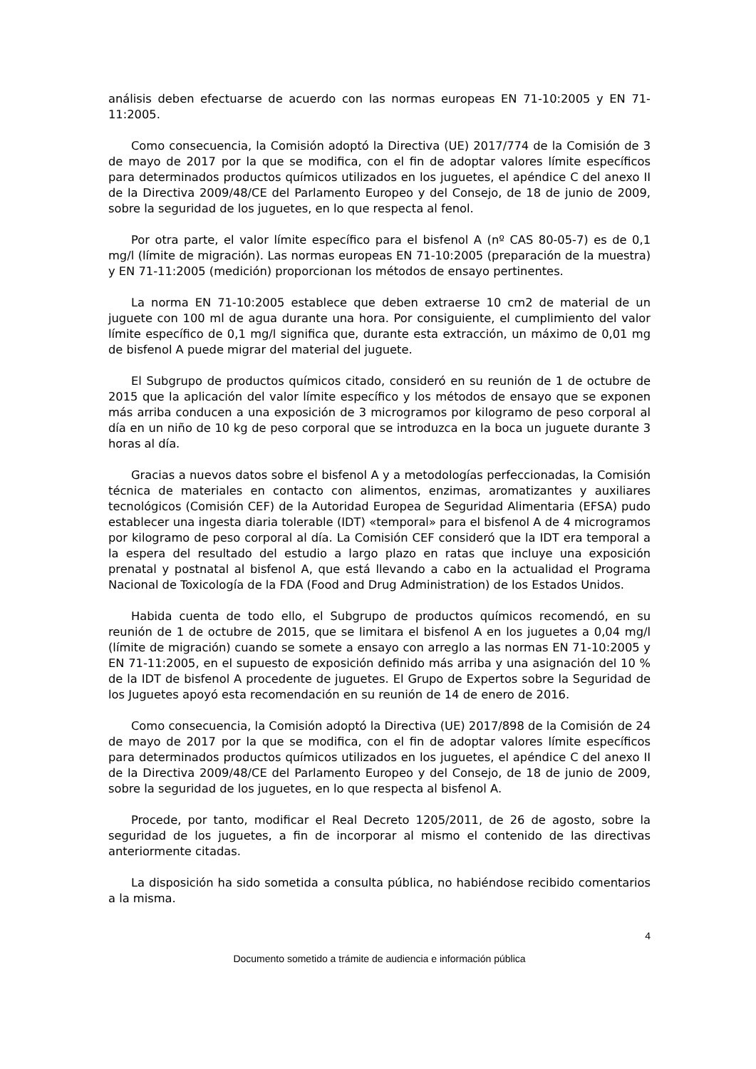análisis deben efectuarse de acuerdo con las normas europeas EN 71-10:2005 y EN 71-11:2005.
Como consecuencia, la Comisión adoptó la Directiva (UE) 2017/774 de la Comisión de 3 de mayo de 2017 por la que se modifica, con el fin de adoptar valores límite específicos para determinados productos químicos utilizados en los juguetes, el apéndice C del anexo II de la Directiva 2009/48/CE del Parlamento Europeo y del Consejo, de 18 de junio de 2009, sobre la seguridad de los juguetes, en lo que respecta al fenol.
Por otra parte, el valor límite específico para el bisfenol A (nº CAS 80-05-7) es de 0,1 mg/l (límite de migración). Las normas europeas EN 71-10:2005 (preparación de la muestra) y EN 71-11:2005 (medición) proporcionan los métodos de ensayo pertinentes.
La norma EN 71-10:2005 establece que deben extraerse 10 cm2 de material de un juguete con 100 ml de agua durante una hora. Por consiguiente, el cumplimiento del valor límite específico de 0,1 mg/l significa que, durante esta extracción, un máximo de 0,01 mg de bisfenol A puede migrar del material del juguete.
El Subgrupo de productos químicos citado, consideró en su reunión de 1 de octubre de 2015 que la aplicación del valor límite específico y los métodos de ensayo que se exponen más arriba conducen a una exposición de 3 microgramos por kilogramo de peso corporal al día en un niño de 10 kg de peso corporal que se introduzca en la boca un juguete durante 3 horas al día.
Gracias a nuevos datos sobre el bisfenol A y a metodologías perfeccionadas, la Comisión técnica de materiales en contacto con alimentos, enzimas, aromatizantes y auxiliares tecnológicos (Comisión CEF) de la Autoridad Europea de Seguridad Alimentaria (EFSA) pudo establecer una ingesta diaria tolerable (IDT) «temporal» para el bisfenol A de 4 microgramos por kilogramo de peso corporal al día. La Comisión CEF consideró que la IDT era temporal a la espera del resultado del estudio a largo plazo en ratas que incluye una exposición prenatal y postnatal al bisfenol A, que está llevando a cabo en la actualidad el Programa Nacional de Toxicología de la FDA (Food and Drug Administration) de los Estados Unidos.
Habida cuenta de todo ello, el Subgrupo de productos químicos recomendó, en su reunión de 1 de octubre de 2015, que se limitara el bisfenol A en los juguetes a 0,04 mg/l (límite de migración) cuando se somete a ensayo con arreglo a las normas EN 71-10:2005 y EN 71-11:2005, en el supuesto de exposición definido más arriba y una asignación del 10 % de la IDT de bisfenol A procedente de juguetes. El Grupo de Expertos sobre la Seguridad de los Juguetes apoyó esta recomendación en su reunión de 14 de enero de 2016.
Como consecuencia, la Comisión adoptó la Directiva (UE) 2017/898 de la Comisión de 24 de mayo de 2017 por la que se modifica, con el fin de adoptar valores límite específicos para determinados productos químicos utilizados en los juguetes, el apéndice C del anexo II de la Directiva 2009/48/CE del Parlamento Europeo y del Consejo, de 18 de junio de 2009, sobre la seguridad de los juguetes, en lo que respecta al bisfenol A.
Procede, por tanto, modificar el Real Decreto 1205/2011, de 26 de agosto, sobre la seguridad de los juguetes, a fin de incorporar al mismo el contenido de las directivas anteriormente citadas.
La disposición ha sido sometida a consulta pública, no habiéndose recibido comentarios a la misma.
4
Documento sometido a trámite de audiencia e información pública